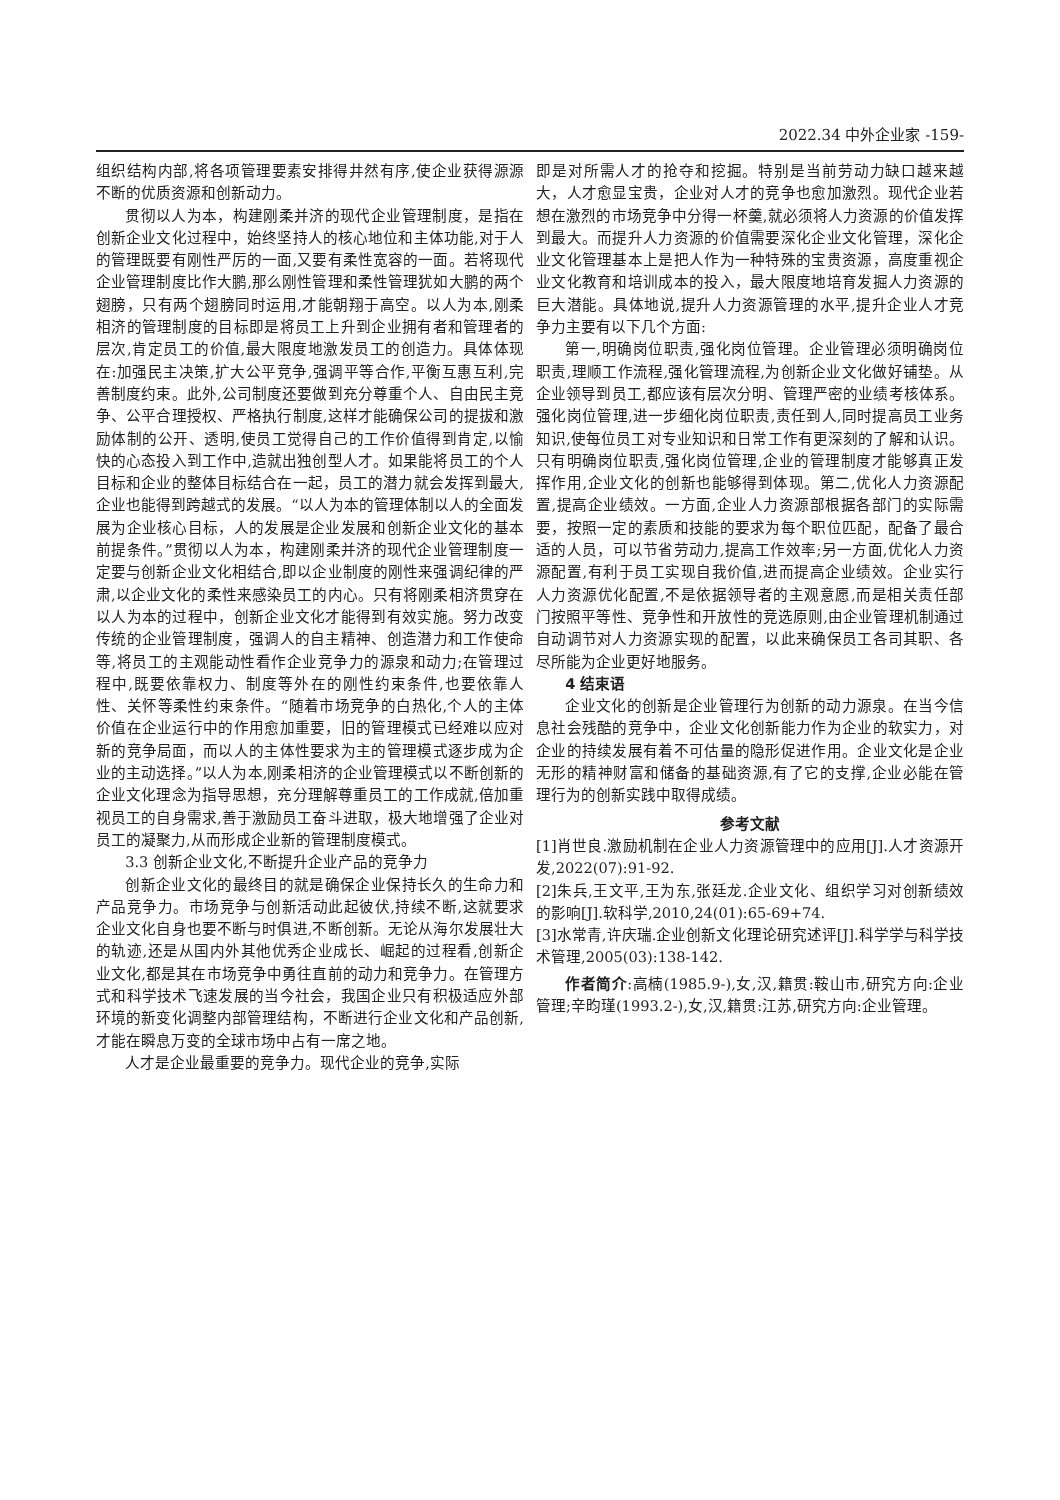2022.34 中外企业家 -159-
组织结构内部,将各项管理要素安排得井然有序,使企业获得源源不断的优质资源和创新动力。
贯彻以人为本，构建刚柔并济的现代企业管理制度，是指在创新企业文化过程中，始终坚持人的核心地位和主体功能,对于人的管理既要有刚性严厉的一面,又要有柔性宽容的一面。若将现代企业管理制度比作大鹏,那么刚性管理和柔性管理犹如大鹏的两个翅膀，只有两个翅膀同时运用,才能朝翔于高空。以人为本,刚柔相济的管理制度的目标即是将员工上升到企业拥有者和管理者的层次,肯定员工的价值,最大限度地激发员工的创造力。具体体现在:加强民主决策,扩大公平竞争,强调平等合作,平衡互惠互利,完善制度约束。此外,公司制度还要做到充分尊重个人、自由民主竞争、公平合理授权、严格执行制度,这样才能确保公司的提拔和激励体制的公开、透明,使员工觉得自己的工作价值得到肯定,以愉快的心态投入到工作中,造就出独创型人才。如果能将员工的个人目标和企业的整体目标结合在一起，员工的潜力就会发挥到最大,企业也能得到跨越式的发展。“以人为本的管理体制以人的全面发展为企业核心目标，人的发展是企业发展和创新企业文化的基本前提条件。”贯彻以人为本，构建刚柔并济的现代企业管理制度一定要与创新企业文化相结合,即以企业制度的刚性来强调纪律的严肃,以企业文化的柔性来感染员工的内心。只有将刚柔相济贯穿在以人为本的过程中，创新企业文化才能得到有效实施。努力改变传统的企业管理制度，强调人的自主精神、创造潜力和工作使命等,将员工的主观能动性看作企业竞争力的源泉和动力;在管理过程中,既要依靠权力、制度等外在的刚性约束条件,也要依靠人性、关怀等柔性约束条件。“随着市场竞争的白热化,个人的主体价值在企业运行中的作用愈加重要，旧的管理模式已经难以应对新的竞争局面，而以人的主体性要求为主的管理模式逐步成为企业的主动选择。”以人为本,刚柔相济的企业管理模式以不断创新的企业文化理念为指导思想，充分理解尊重员工的工作成就,倍加重视员工的自身需求,善于激励员工奋斗进取，极大地增强了企业对员工的凝聚力,从而形成企业新的管理制度模式。
3.3 创新企业文化,不断提升企业产品的竞争力
创新企业文化的最终目的就是确保企业保持长久的生命力和产品竞争力。市场竞争与创新活动此起彼伏,持续不断,这就要求企业文化自身也要不断与时俱进,不断创新。无论从海尔发展壮大的轨迹,还是从国内外其他优秀企业成长、崛起的过程看,创新企业文化,都是其在市场竞争中勇往直前的动力和竞争力。在管理方式和科学技术飞速发展的当今社会，我国企业只有积极适应外部环境的新变化调整内部管理结构，不断进行企业文化和产品创新,才能在瞬息万变的全球市场中占有一席之地。
人才是企业最重要的竞争力。现代企业的竞争,实际
即是对所需人才的抢夺和挖掘。特别是当前劳动力缺口越来越大，人才愈显宝贵，企业对人才的竞争也愈加激烈。现代企业若想在激烈的市场竞争中分得一杯羹,就必须将人力资源的价值发挥到最大。而提升人力资源的价值需要深化企业文化管理，深化企业文化管理基本上是把人作为一种特殊的宝贵资源，高度重视企业文化教育和培训成本的投入，最大限度地培育发掘人力资源的巨大潜能。具体地说,提升人力资源管理的水平,提升企业人才竞争力主要有以下几个方面:
第一,明确岗位职责,强化岗位管理。企业管理必须明确岗位职责,理顺工作流程,强化管理流程,为创新企业文化做好铺垫。从企业领导到员工,都应该有层次分明、管理严密的业绩考核体系。强化岗位管理,进一步细化岗位职责,责任到人,同时提高员工业务知识,使每位员工对专业知识和日常工作有更深刻的了解和认识。只有明确岗位职责,强化岗位管理,企业的管理制度才能够真正发挥作用,企业文化的创新也能够得到体现。第二,优化人力资源配置,提高企业绩效。一方面,企业人力资源部根据各部门的实际需要，按照一定的素质和技能的要求为每个职位匹配，配备了最合适的人员，可以节省劳动力,提高工作效率;另一方面,优化人力资源配置,有利于员工实现自我价值,进而提高企业绩效。企业实行人力资源优化配置,不是依据领导者的主观意愿,而是相关责任部门按照平等性、竞争性和开放性的竞选原则,由企业管理机制通过自动调节对人力资源实现的配置，以此来确保员工各司其职、各尽所能为企业更好地服务。
4 结束语
企业文化的创新是企业管理行为创新的动力源泉。在当今信息社会残酷的竞争中，企业文化创新能力作为企业的软实力，对企业的持续发展有着不可估量的隐形促进作用。企业文化是企业无形的精神财富和储备的基础资源,有了它的支撑,企业必能在管理行为的创新实践中取得成绩。
参考文献
[1]肖世良.激励机制在企业人力资源管理中的应用[J].人才资源开发,2022(07):91-92.
[2]朱兵,王文平,王为东,张廷龙.企业文化、组织学习对创新绩效的影响[J].软科学,2010,24(01):65-69+74.
[3]水常青,许庆瑞.企业创新文化理论研究述评[J].科学学与科学技术管理,2005(03):138-142.
作者简介:高楠(1985.9-),女,汉,籍贯:鞍山市,研究方向:企业管理;辛昀瑾(1993.2-),女,汉,籍贯:江苏,研究方向:企业管理。